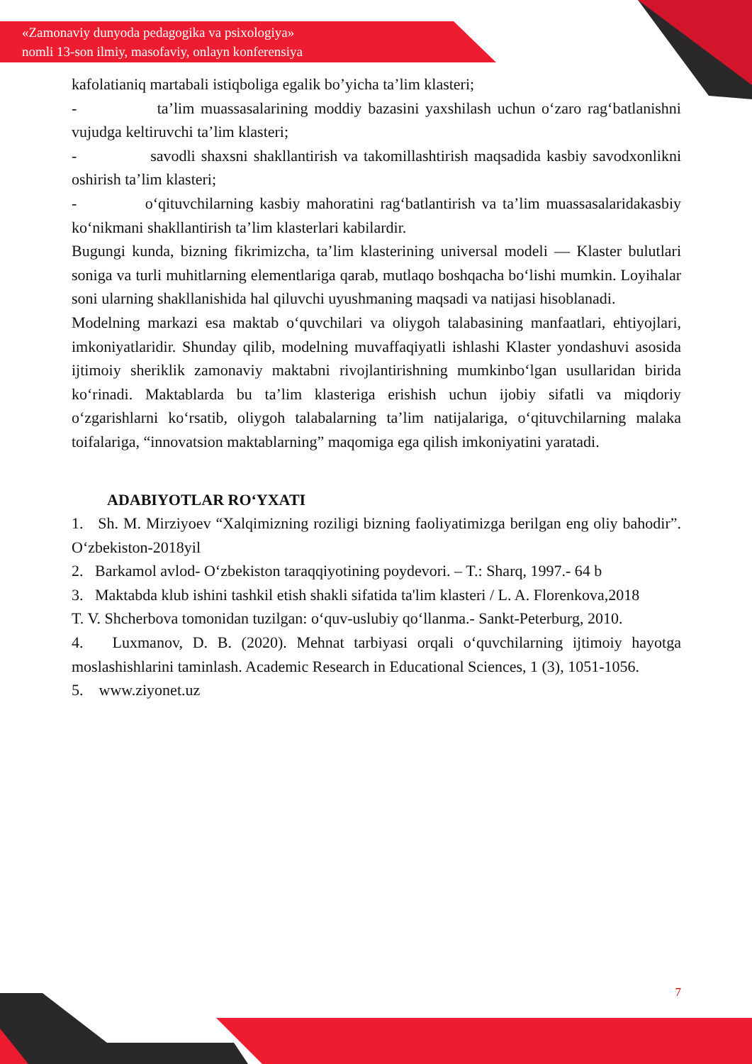«Zamonaviy dunyoda pedagogika va psixologiya»
nomli 13-son ilmiy, masofaviy, onlayn konferensiya
kafolatianiq martabali istiqboliga egalik bo’yicha ta’lim klasteri;
- ta’lim muassasalarining moddiy bazasini yaxshilash uchun o‘zaro rag‘batlanishni vujudga keltiruvchi ta’lim klasteri;
- savodli shaxsni shakllantirish va takomillashtirish maqsadida kasbiy savodxonlikni oshirish ta’lim klasteri;
- o‘qituvchilarning kasbiy mahoratini rag‘batlantirish va ta’lim muassasalaridakasbiy ko‘nikmani shakllantirish ta’lim klasterlari kabilardir.
Bugungi kunda, bizning fikrimizcha, ta’lim klasterining universal modeli — Klaster bulutlari soniga va turli muhitlarning elementlariga qarab, mutlaqo boshqacha bo‘lishi mumkin. Loyihalar soni ularning shakllanishida hal qiluvchi uyushmaning maqsadi va natijasi hisoblanadi.
Modelning markazi esa maktab o‘quvchilari va oliygoh talabasining manfaatlari, ehtiyojlari, imkoniyatlaridir. Shunday qilib, modelning muvaffaqiyatli ishlashi Klaster yondashuvi asosida ijtimoiy sheriklik zamonaviy maktabni rivojlantirishning mumkinbo‘lgan usullaridan birida ko‘rinadi. Maktablarda bu ta’lim klasteriga erishish uchun ijobiy sifatli va miqdoriy o‘zgarishlarni ko‘rsatib, oliygoh talabalarning ta’lim natijalariga, o‘qituvchilarning malaka toifalariga, “innovatsion maktablarning” maqomiga ega qilish imkoniyatini yaratadi.
ADABIYOTLAR RO‘YXATI
1. Sh. M. Mirziyoev “Xalqimizning roziligi bizning faoliyatimizga berilgan eng oliy bahodir”. O‘zbekiston-2018yil
2. Barkamol avlod- O‘zbekiston taraqqiyotining poydevori. – T.: Sharq, 1997.- 64 b
3. Maktabda klub ishini tashkil etish shakli sifatida ta'lim klasteri / L. A. Florenkova,2018
T. V. Shcherbova tomonidan tuzilgan: o‘quv-uslubiy qo‘llanma.- Sankt-Peterburg, 2010.
4. Luxmanov, D. B. (2020). Mehnat tarbiyasi orqali o‘quvchilarning ijtimoiy hayotga moslashishlarini taminlash. Academic Research in Educational Sciences, 1 (3), 1051-1056.
5. www.ziyonet.uz
7